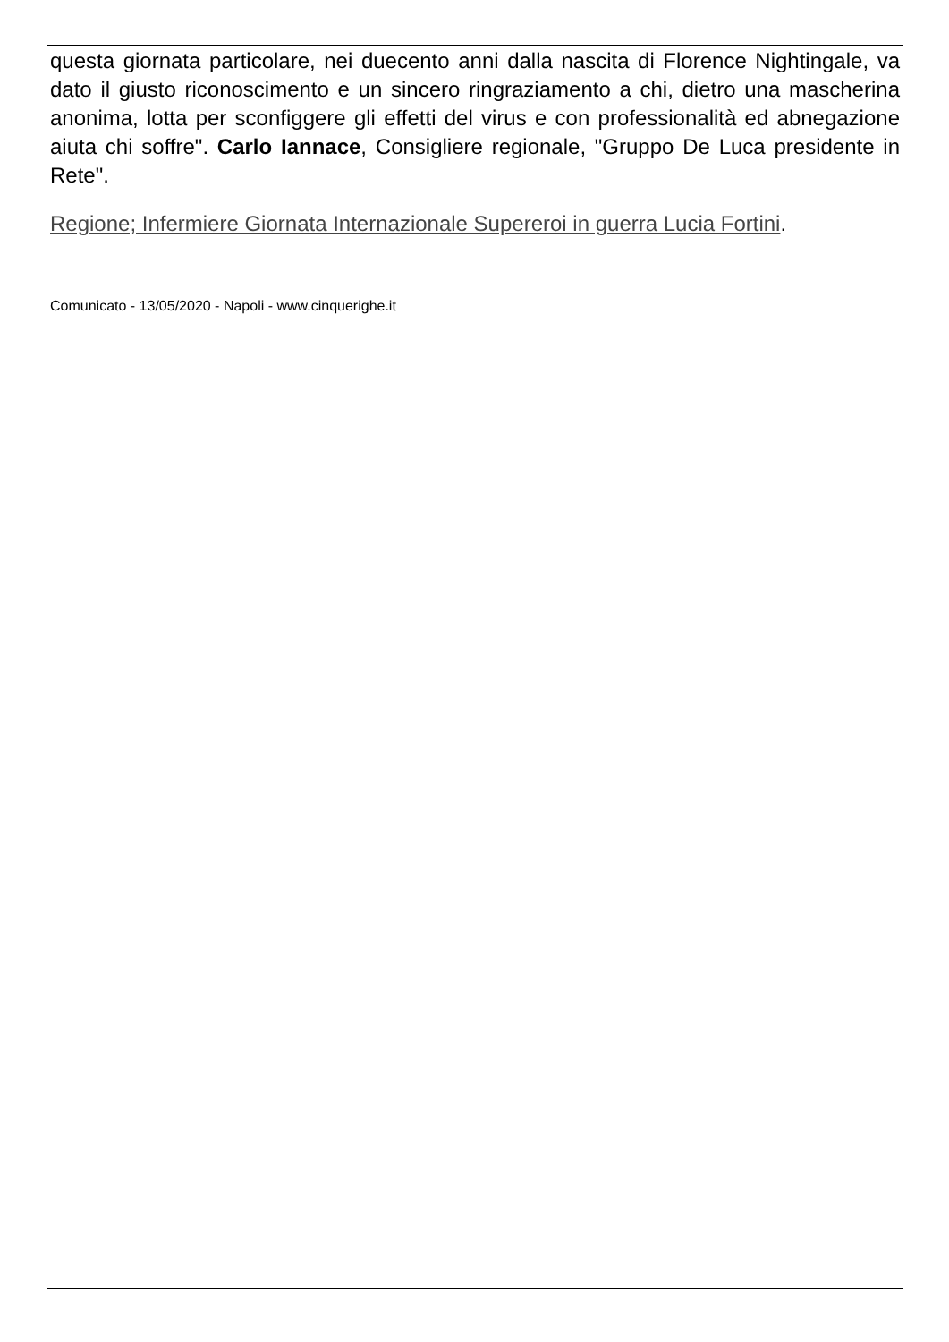questa giornata particolare, nei duecento anni dalla nascita di Florence Nightingale, va dato il giusto riconoscimento e un sincero ringraziamento a chi, dietro una mascherina anonima, lotta per sconfiggere gli effetti del virus e con professionalità ed abnegazione aiuta chi soffre". Carlo Iannace, Consigliere regionale, "Gruppo De Luca presidente in Rete".
Regione; Infermiere Giornata Internazionale Supereroi in guerra Lucia Fortini.
Comunicato - 13/05/2020 - Napoli - www.cinquerighe.it